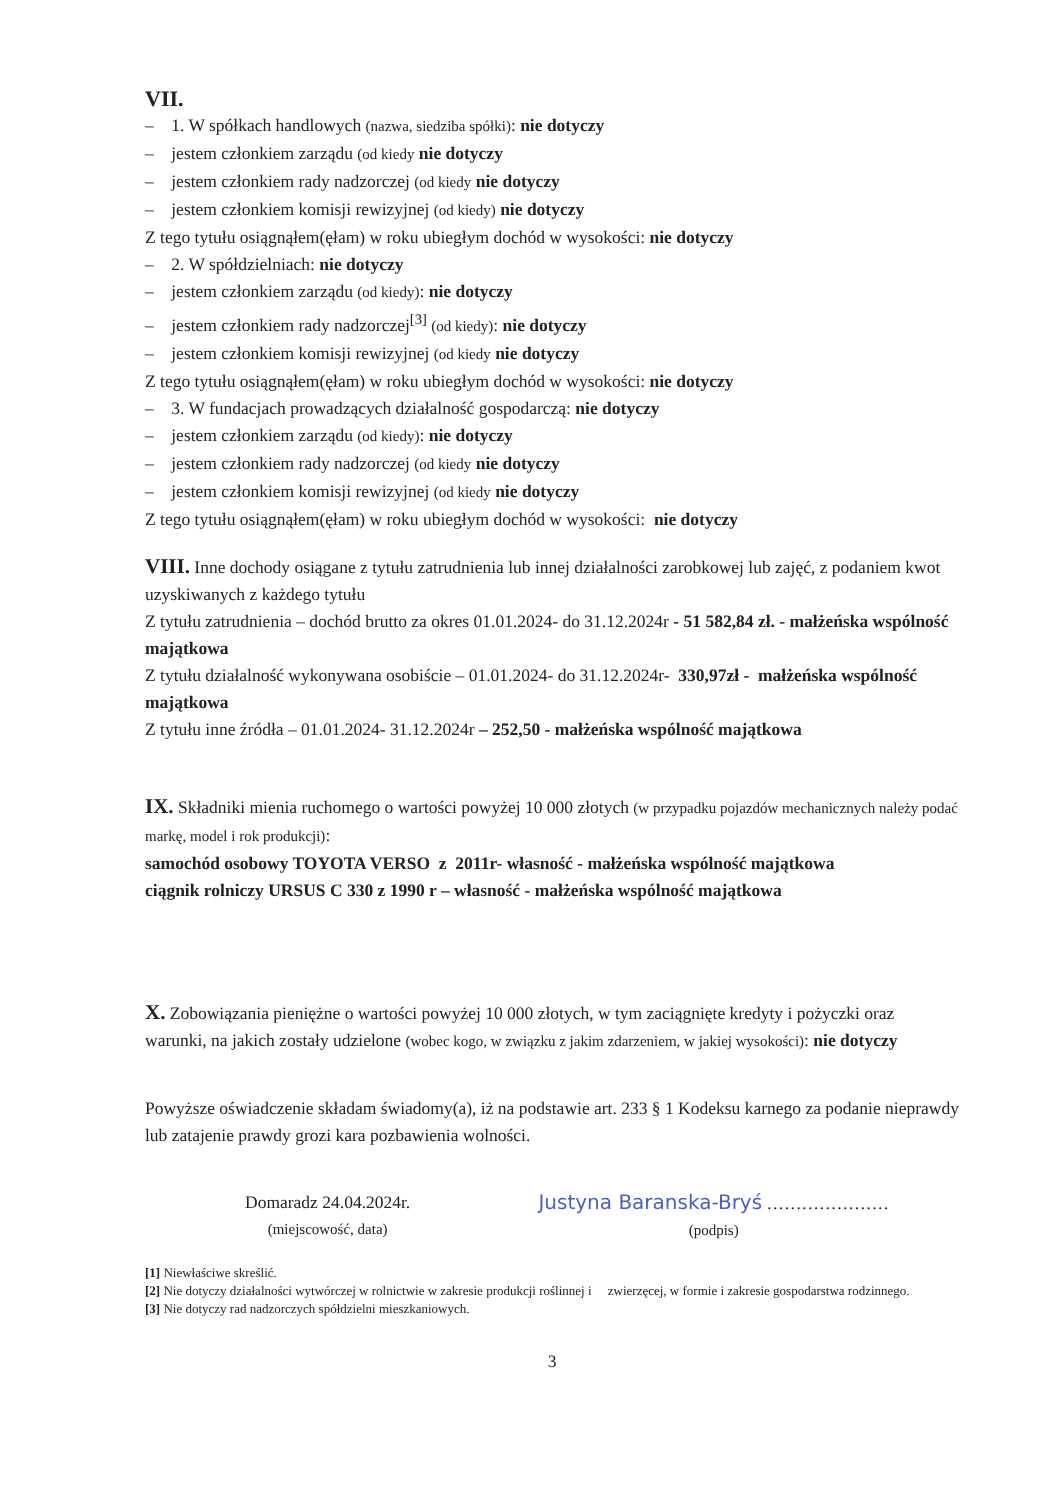VII.
– 1. W spółkach handlowych (nazwa, siedziba spółki): nie dotyczy
– jestem członkiem zarządu (od kiedy nie dotyczy
– jestem członkiem rady nadzorczej (od kiedy nie dotyczy
– jestem członkiem komisji rewizyjnej (od kiedy) nie dotyczy
Z tego tytułu osiągnąłem(ęłam) w roku ubiegłym dochód w wysokości: nie dotyczy
– 2. W spółdzielniach: nie dotyczy
– jestem członkiem zarządu (od kiedy): nie dotyczy
– jestem członkiem rady nadzorczej<sup>[3]</sup> (od kiedy): nie dotyczy
– jestem członkiem komisji rewizyjnej (od kiedy nie dotyczy
Z tego tytułu osiągnąłem(ęłam) w roku ubiegłym dochód w wysokości: nie dotyczy
– 3. W fundacjach prowadzących działalność gospodarczą: nie dotyczy
– jestem członkiem zarządu (od kiedy): nie dotyczy
– jestem członkiem rady nadzorczej (od kiedy nie dotyczy
– jestem członkiem komisji rewizyjnej (od kiedy nie dotyczy
Z tego tytułu osiągnąłem(ęłam) w roku ubiegłym dochód w wysokości: nie dotyczy
VIII. Inne dochody osiągane z tytułu zatrudnienia lub innej działalności zarobkowej lub zajęć, z podaniem kwot uzyskiwanych z każdego tytułu
Z tytułu zatrudnienia – dochód brutto za okres 01.01.2024- do 31.12.2024r - 51 582,84 zł. - małżeńska wspólność majątkowa
Z tytułu działalność wykonywana osobiście – 01.01.2024- do 31.12.2024r- 330,97zł - małżeńska wspólność majątkowa
Z tytułu inne źródła – 01.01.2024- 31.12.2024r – 252,50 - małżeńska wspólność majątkowa
IX. Składniki mienia ruchomego o wartości powyżej 10 000 złotych (w przypadku pojazdów mechanicznych należy podać markę, model i rok produkcji):
samochód osobowy TOYOTA VERSO z 2011r- własność - małżeńska wspólność majątkowa
ciągnik rolniczy URSUS C 330 z 1990 r – własność - małżeńska wspólność majątkowa
X. Zobowiązania pieniężne o wartości powyżej 10 000 złotych, w tym zaciągnięte kredyty i pożyczki oraz warunki, na jakich zostały udzielone (wobec kogo, w związku z jakim zdarzeniem, w jakiej wysokości): nie dotyczy
Powyższe oświadczenie składam świadomy(a), iż na podstawie art. 233 § 1 Kodeksu karnego za podanie nieprawdy lub zatajenie prawdy grozi kara pozbawienia wolności.
Domaradz 24.04.2024r.
(miejscowość, data)
Justyna Baranska-Bryś …………………
(podpis)
[1] Niewłaściwe skreślić.
[2] Nie dotyczy działalności wytwórczej w rolnictwie w zakresie produkcji roślinnej i zwierzęcej, w formie i zakresie gospodarstwa rodzinnego.
[3] Nie dotyczy rad nadzorczych spółdzielni mieszkaniowych.
3